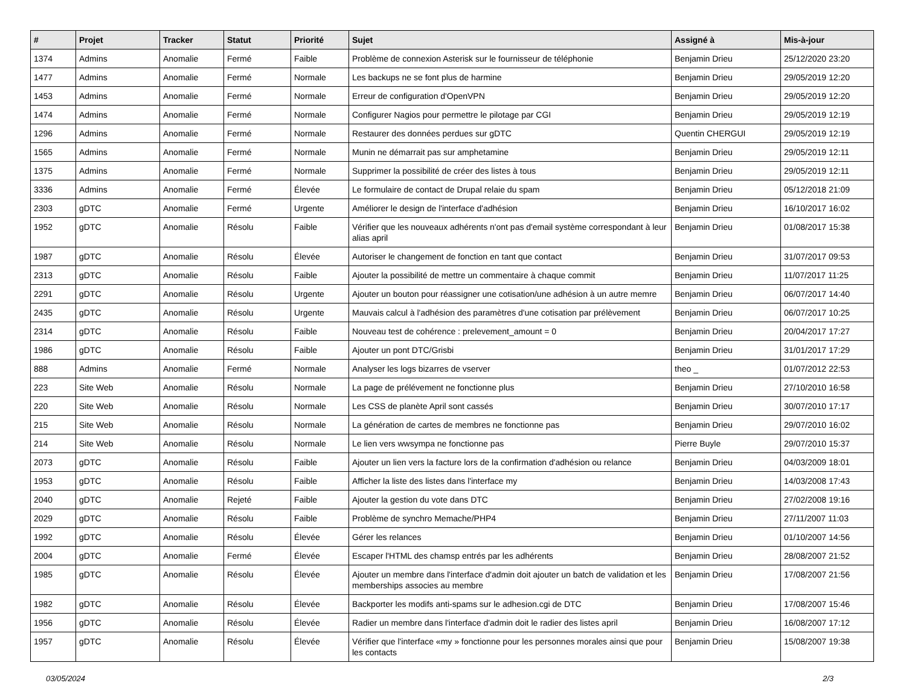| # | Projet | Tracker | Statut | Priorité | Sujet | Assigné à | Mis-à-jour |
| --- | --- | --- | --- | --- | --- | --- | --- |
| 1374 | Admins | Anomalie | Fermé | Faible | Problème de connexion Asterisk sur le fournisseur de téléphonie | Benjamin Drieu | 25/12/2020 23:20 |
| 1477 | Admins | Anomalie | Fermé | Normale | Les backups ne se font plus de harmine | Benjamin Drieu | 29/05/2019 12:20 |
| 1453 | Admins | Anomalie | Fermé | Normale | Erreur de configuration d'OpenVPN | Benjamin Drieu | 29/05/2019 12:20 |
| 1474 | Admins | Anomalie | Fermé | Normale | Configurer Nagios pour permettre le pilotage par CGI | Benjamin Drieu | 29/05/2019 12:19 |
| 1296 | Admins | Anomalie | Fermé | Normale | Restaurer des données perdues sur gDTC | Quentin CHERGUI | 29/05/2019 12:19 |
| 1565 | Admins | Anomalie | Fermé | Normale | Munin ne démarrait pas sur amphetamine | Benjamin Drieu | 29/05/2019 12:11 |
| 1375 | Admins | Anomalie | Fermé | Normale | Supprimer la possibilité de créer des listes à tous | Benjamin Drieu | 29/05/2019 12:11 |
| 3336 | Admins | Anomalie | Fermé | Élevée | Le formulaire de contact de Drupal relaie du spam | Benjamin Drieu | 05/12/2018 21:09 |
| 2303 | gDTC | Anomalie | Fermé | Urgente | Améliorer le design de l'interface d'adhésion | Benjamin Drieu | 16/10/2017 16:02 |
| 1952 | gDTC | Anomalie | Résolu | Faible | Vérifier que les nouveaux adhérents n'ont pas d'email système correspondant à leur alias april | Benjamin Drieu | 01/08/2017 15:38 |
| 1987 | gDTC | Anomalie | Résolu | Élevée | Autoriser le changement de fonction en tant que contact | Benjamin Drieu | 31/07/2017 09:53 |
| 2313 | gDTC | Anomalie | Résolu | Faible | Ajouter la possibilité de mettre un commentaire à chaque commit | Benjamin Drieu | 11/07/2017 11:25 |
| 2291 | gDTC | Anomalie | Résolu | Urgente | Ajouter un bouton pour réassigner une cotisation/une adhésion à un autre memre | Benjamin Drieu | 06/07/2017 14:40 |
| 2435 | gDTC | Anomalie | Résolu | Urgente | Mauvais calcul à l'adhésion des paramètres d'une cotisation par prélèvement | Benjamin Drieu | 06/07/2017 10:25 |
| 2314 | gDTC | Anomalie | Résolu | Faible | Nouveau test de cohérence : prelevement_amount = 0 | Benjamin Drieu | 20/04/2017 17:27 |
| 1986 | gDTC | Anomalie | Résolu | Faible | Ajouter un pont DTC/Grisbi | Benjamin Drieu | 31/01/2017 17:29 |
| 888 | Admins | Anomalie | Fermé | Normale | Analyser les logs bizarres de vserver | theo _ | 01/07/2012 22:53 |
| 223 | Site Web | Anomalie | Résolu | Normale | La page de prélévement ne fonctionne plus | Benjamin Drieu | 27/10/2010 16:58 |
| 220 | Site Web | Anomalie | Résolu | Normale | Les CSS de planète April sont cassés | Benjamin Drieu | 30/07/2010 17:17 |
| 215 | Site Web | Anomalie | Résolu | Normale | La génération de cartes de membres ne fonctionne pas | Benjamin Drieu | 29/07/2010 16:02 |
| 214 | Site Web | Anomalie | Résolu | Normale | Le lien vers wwsympa ne fonctionne pas | Pierre Buyle | 29/07/2010 15:37 |
| 2073 | gDTC | Anomalie | Résolu | Faible | Ajouter un lien vers la facture lors de la confirmation d'adhésion ou relance | Benjamin Drieu | 04/03/2009 18:01 |
| 1953 | gDTC | Anomalie | Résolu | Faible | Afficher la liste des listes dans l'interface my | Benjamin Drieu | 14/03/2008 17:43 |
| 2040 | gDTC | Anomalie | Rejeté | Faible | Ajouter la gestion du vote dans DTC | Benjamin Drieu | 27/02/2008 19:16 |
| 2029 | gDTC | Anomalie | Résolu | Faible | Problème de synchro Memache/PHP4 | Benjamin Drieu | 27/11/2007 11:03 |
| 1992 | gDTC | Anomalie | Résolu | Élevée | Gérer les relances | Benjamin Drieu | 01/10/2007 14:56 |
| 2004 | gDTC | Anomalie | Fermé | Élevée | Escaper l'HTML des chamsp entrés par les adhérents | Benjamin Drieu | 28/08/2007 21:52 |
| 1985 | gDTC | Anomalie | Résolu | Élevée | Ajouter un membre dans l'interface d'admin doit ajouter un batch de validation et les memberships associes au membre | Benjamin Drieu | 17/08/2007 21:56 |
| 1982 | gDTC | Anomalie | Résolu | Élevée | Backporter les modifs anti-spams sur le adhesion.cgi de DTC | Benjamin Drieu | 17/08/2007 15:46 |
| 1956 | gDTC | Anomalie | Résolu | Élevée | Radier un membre dans l'interface d'admin doit le radier des listes april | Benjamin Drieu | 16/08/2007 17:12 |
| 1957 | gDTC | Anomalie | Résolu | Élevée | Vérifier que l'interface «my » fonctionne pour les personnes morales ainsi que pour les contacts | Benjamin Drieu | 15/08/2007 19:38 |
03/05/2024 2/3